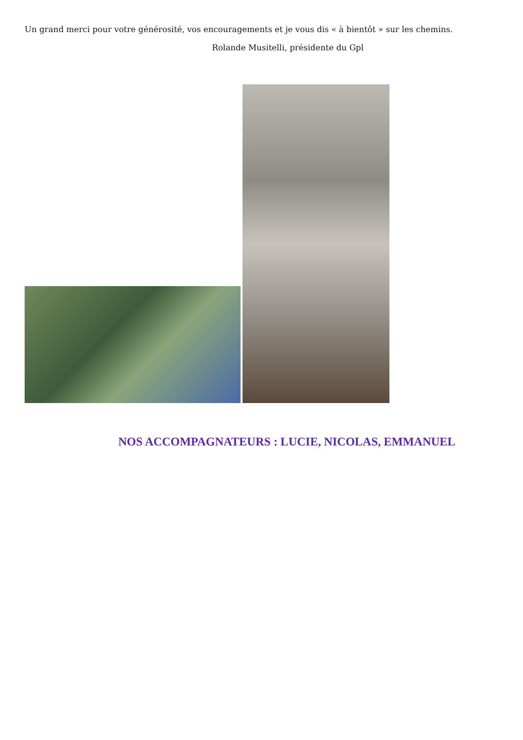Un grand merci pour votre générosité, vos encouragements et je vous dis « à bientôt » sur les chemins.
Rolande Musitelli, présidente du Gpl
NOS ACCOMPAGNATEURS : LUCIE, NICOLAS, EMMANUEL